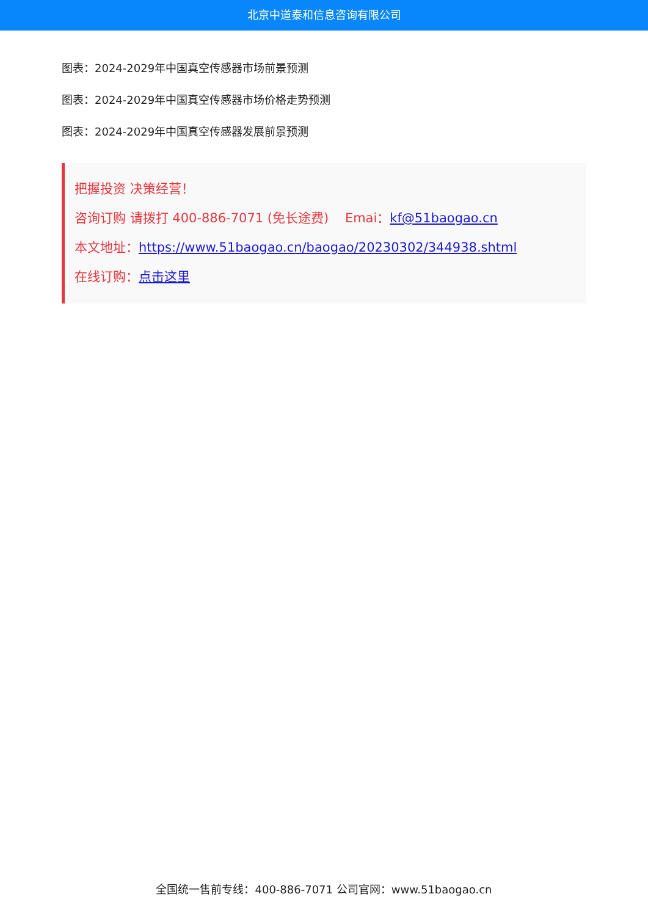北京中道泰和信息咨询有限公司
图表：2024-2029年中国真空传感器市场前景预测
图表：2024-2029年中国真空传感器市场价格走势预测
图表：2024-2029年中国真空传感器发展前景预测
把握投资 决策经营！
咨询订购 请拨打 400-886-7071 (免长途费) Emai：kf@51baogao.cn
本文地址：https://www.51baogao.cn/baogao/20230302/344938.shtml
在线订购：点击这里
全国统一售前专线：400-886-7071 公司官网：www.51baogao.cn